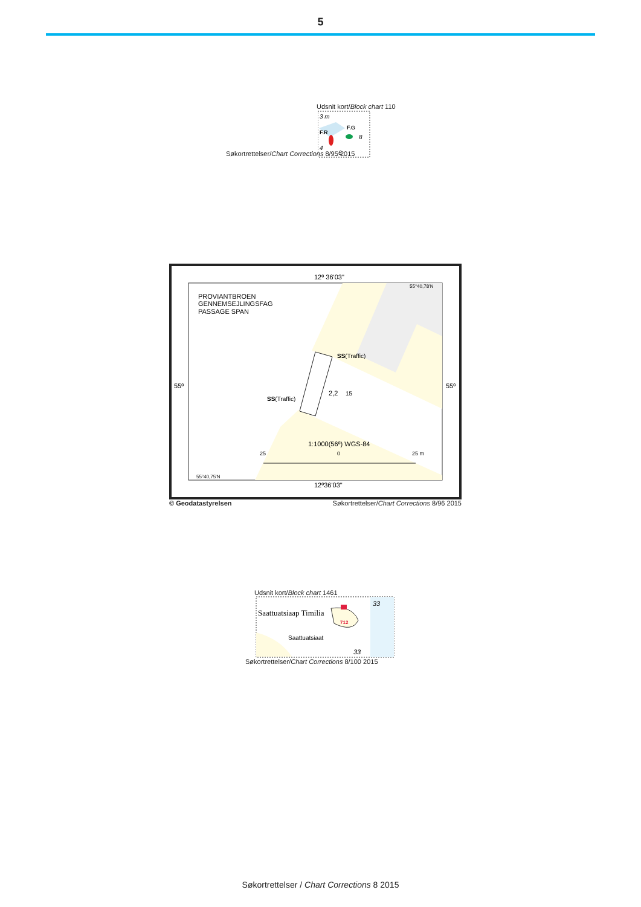5
Udsnit kort/Block chart 110
3 m
F.R
F.G
8
4
6
Søkortrettelser/Chart Corrections 8/95 2015
12º 36'03"
55°40,78'N
PROVIANTBROEN
GENNEMSEJLINGSFAG
PASSAGE SPAN
SS(Traffic)
55º
55º
SS(Traffic)
2,2
15
1:1000(56º) WGS-84
25
0
25 m
55°40,75'N
12º36'03"
© Geodatastyrelsen Søkortrettelser/Chart Corrections 8/96 2015
Udsnit kort/Block chart 1461
Saattuatsiaap Timilia
33
712
Saattuatsiaat
33
Søkortrettelser/Chart Corrections 8/100 2015
Søkortrettelser / Chart Corrections 8 2015